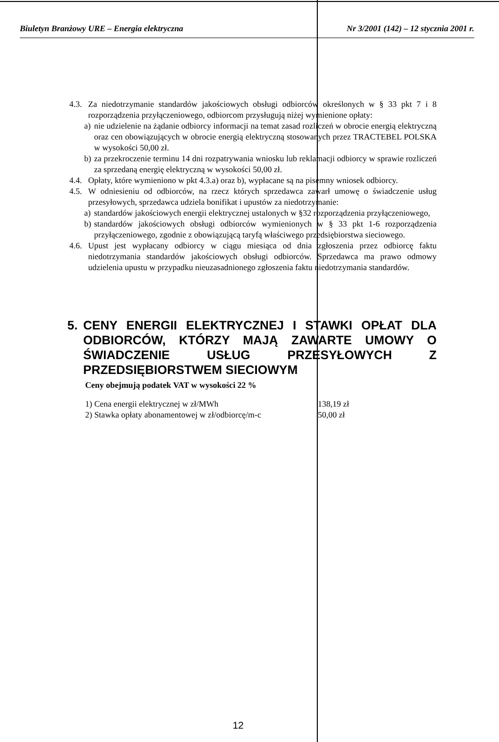Biuletyn Branżowy URE – Energia elektryczna Nr 3/2001 (142) – 12 stycznia 2001 r.
4.3. Za niedotrzymanie standardów jakościowych obsługi odbiorców określonych w § 33 pkt 7 i 8 rozporządzenia przyłączeniowego, odbiorcom przysługują niżej wymienione opłaty:
a) nie udzielenie na żądanie odbiorcy informacji na temat zasad rozliczeń w obrocie energią elektryczną oraz cen obowiązujących w obrocie energią elektryczną stosowanych przez TRACTEBEL POLSKA w wysokości 50,00 zł.
b) za przekroczenie terminu 14 dni rozpatrywania wniosku lub reklamacji odbiorcy w sprawie rozliczeń za sprzedaną energię elektryczną w wysokości 50,00 zł.
4.4. Opłaty, które wymieniono w pkt 4.3.a) oraz b), wypłacane są na pisemny wniosek odbiorcy.
4.5. W odniesieniu od odbiorców, na rzecz których sprzedawca zawarł umowę o świadczenie usług przesyłowych, sprzedawca udziela bonifikat i upustów za niedotrzymanie:
a) standardów jakościowych energii elektrycznej ustalonych w §32 rozporządzenia przyłączeniowego,
b) standardów jakościowych obsługi odbiorców wymienionych w § 33 pkt 1-6 rozporządzenia przyłączeniowego, zgodnie z obowiązującą taryfą właściwego przedsiębiorstwa sieciowego.
4.6. Upust jest wypłacany odbiorcy w ciągu miesiąca od dnia zgłoszenia przez odbiorcę faktu niedotrzymania standardów jakościowych obsługi odbiorców. Sprzedawca ma prawo odmowy udzielenia upustu w przypadku nieuzasadnionego zgłoszenia faktu niedotrzymania standardów.
5. CENY ENERGII ELEKTRYCZNEJ I STAWKI OPŁAT DLA ODBIORCÓW, KTÓRZY MAJĄ ZAWARTE UMOWY O ŚWIADCZENIE USŁUG PRZESYŁOWYCH Z PRZEDSIĘBIORSTWEM SIECIOWYM
Ceny obejmują podatek VAT w wysokości 22 %
| 1) Cena energii elektrycznej w zł/MWh | 138,19 zł |
| 2) Stawka opłaty abonamentowej w zł/odbiorcę/m-c | 50,00 zł |
12